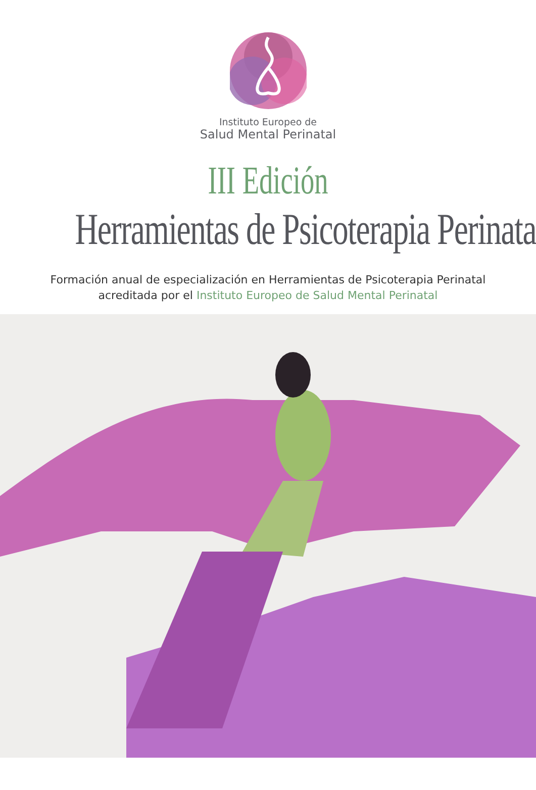Instituto Europeo de
Salud Mental Perinatal
III Edición
Herramientas de Psicoterapia Perinatal
Formación anual de especialización en Herramientas de Psicoterapia Perinatal
acreditada por el Instituto Europeo de Salud Mental Perinatal